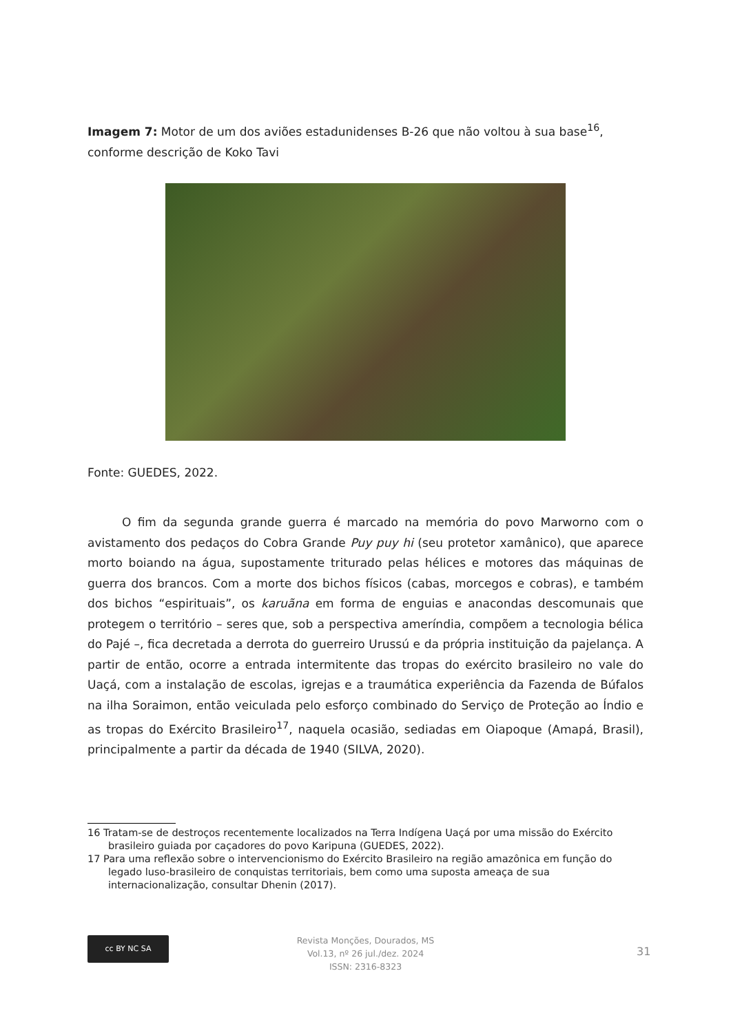Imagem 7: Motor de um dos aviões estadunidenses B-26 que não voltou à sua base<sup>16</sup>, conforme descrição de Koko Tavi
Fonte: GUEDES, 2022.
O fim da segunda grande guerra é marcado na memória do povo Marworno com o avistamento dos pedaços do Cobra Grande Puy puy hi (seu protetor xamânico), que aparece morto boiando na água, supostamente triturado pelas hélices e motores das máquinas de guerra dos brancos. Com a morte dos bichos físicos (cabas, morcegos e cobras), e também dos bichos “espirituais”, os karuãna em forma de enguias e anacondas descomunais que protegem o território – seres que, sob a perspectiva ameríndia, compõem a tecnologia bélica do Pajé –, fica decretada a derrota do guerreiro Urussú e da própria instituição da pajelança. A partir de então, ocorre a entrada intermitente das tropas do exército brasileiro no vale do Uaçá, com a instalação de escolas, igrejas e a traumática experiência da Fazenda de Búfalos na ilha Soraimon, então veiculada pelo esforço combinado do Serviço de Proteção ao Índio e as tropas do Exército Brasileiro<sup>17</sup>, naquela ocasião, sediadas em Oiapoque (Amapá, Brasil), principalmente a partir da década de 1940 (SILVA, 2020).
16 Tratam-se de destroços recentemente localizados na Terra Indígena Uaçá por uma missão do Exército brasileiro guiada por caçadores do povo Karipuna (GUEDES, 2022).
17 Para uma reflexão sobre o intervencionismo do Exército Brasileiro na região amazônica em função do legado luso-brasileiro de conquistas territoriais, bem como uma suposta ameaça de sua internacionalização, consultar Dhenin (2017).
cc BY NC SA
Revista Monções, Dourados, MS
Vol.13, nº 26 jul./dez. 2024
ISSN: 2316-8323
31